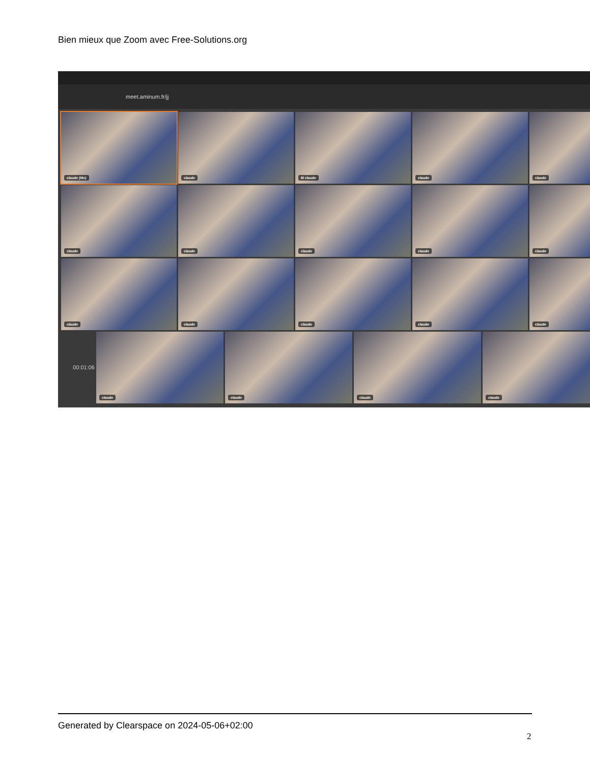Bien mieux que Zoom avec Free-Solutions.org
meet.aminum.fr/jj
claude (Me)
claude
M claude
claude
claude
claude
claude
claude
claude
claude
claude
claude
claude
claude
claude
00:01:06
claude
claude
claude
claude
Generated by Clearspace on 2024-05-06+02:00
2